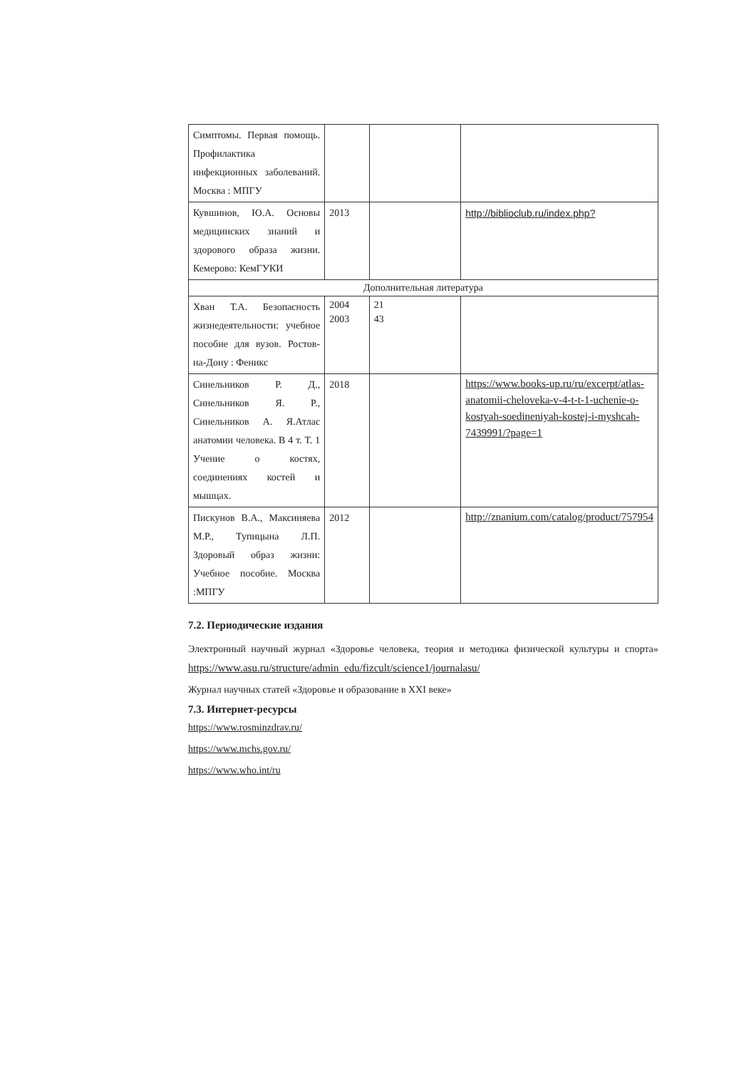| Симптомы. Первая помощь. Профилактика инфекционных заболеваний. Москва : МПГУ | | | |
| Кувшинов, Ю.А. Основы медицинских знаний и здорового образа жизни. Кемерово: КемГУКИ | 2013 | | http://biblioclub.ru/index.php? |
| Дополнительная литература | | | |
| Хван Т.А. Безопасность жизнедеятельности: учебное пособие для вузов. Ростов-на-Дону : Феникс | 2004 2003 | 21 43 | |
| Синельников Р. Д., Синельников Я. Р., Синельников А. Я.Атлас анатомии человека. В 4 т. Т. 1 Учение о костях, соединениях костей и мышцах. | 2018 | | https://www.books-up.ru/ru/excerpt/atlas-anatomii-cheloveka-v-4-t-t-1-uchenie-o-kostyah-soedineniyah-kostej-i-myshcah-7439991/?page=1 |
| Пискунов В.А., Максиняева М.Р., Тупицына Л.П. Здоровый образ жизни: Учебное пособие. Москва :МПГУ | 2012 | | http://znanium.com/catalog/product/757954 |
7.2. Периодические издания
Электронный научный журнал «Здоровье человека, теория и методика физической культуры и спорта» https://www.asu.ru/structure/admin_edu/fizcult/science1/journalasu/
Журнал научных статей «Здоровье и образование в XXI веке»
7.3. Интернет-ресурсы
https://www.rosminzdrav.ru/
https://www.mchs.gov.ru/
https://www.who.int/ru